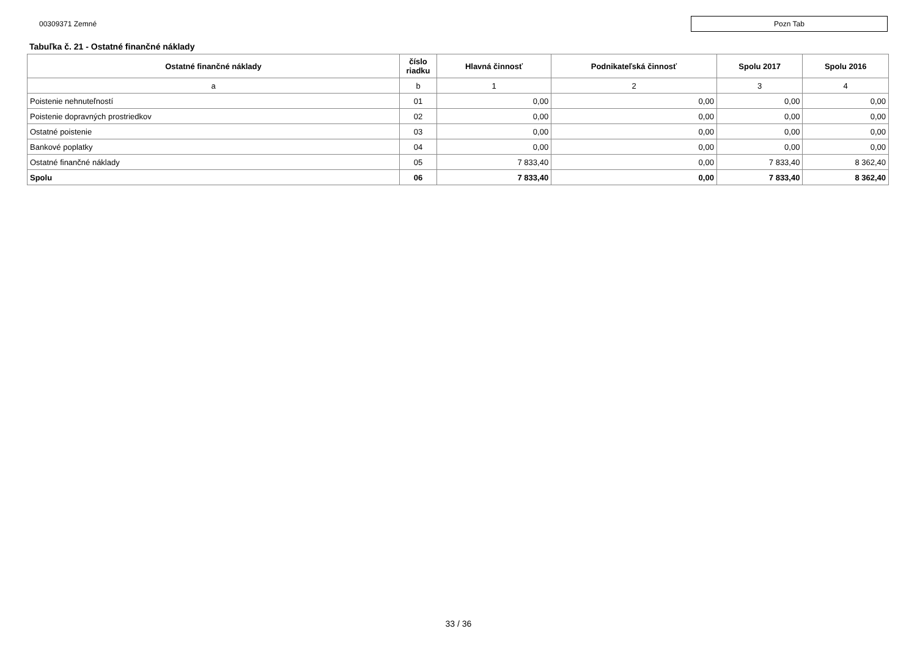00309371 Zemné
Pozn Tab
Tabuľka č. 21 - Ostatné finančné náklady
| Ostatné finančné náklady | číslo riadku | Hlavná činnosť | Podnikateľská činnosť | Spolu 2017 | Spolu 2016 |
| --- | --- | --- | --- | --- | --- |
| a | b | 1 | 2 | 3 | 4 |
| Poistenie nehnuteľností | 01 | 0,00 | 0,00 | 0,00 | 0,00 |
| Poistenie dopravných prostriedkov | 02 | 0,00 | 0,00 | 0,00 | 0,00 |
| Ostatné poistenie | 03 | 0,00 | 0,00 | 0,00 | 0,00 |
| Bankové poplatky | 04 | 0,00 | 0,00 | 0,00 | 0,00 |
| Ostatné finančné náklady | 05 | 7 833,40 | 0,00 | 7 833,40 | 8 362,40 |
| Spolu | 06 | 7 833,40 | 0,00 | 7 833,40 | 8 362,40 |
33 / 36